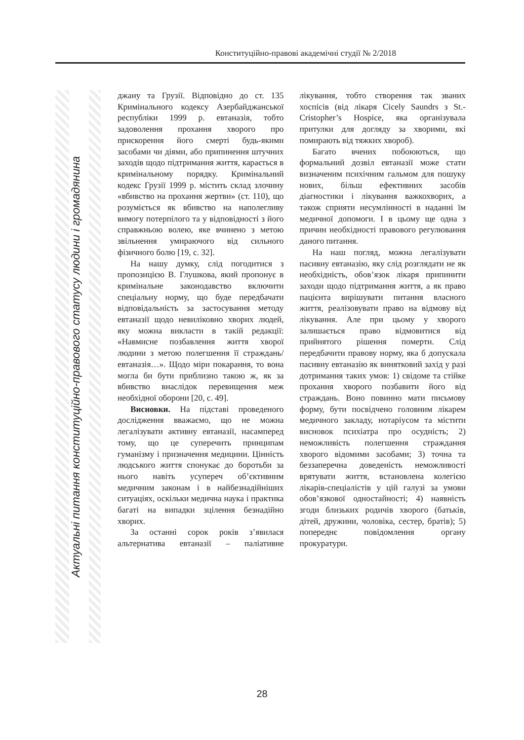Конституційно-правові академічні студії № 2/2018
Актуальні питання конституційно-правового статусу людини і громадянина
джану та Грузії. Відповідно до ст. 135 Кримінального кодексу Азербайджанської республіки 1999 р. евтаназія, тобто задоволення прохання хворого про прискорення його смерті будь-якими засобами чи діями, або припинення штучних заходів щодо підтримання життя, карається в кримінальному порядку. Кримінальний кодекс Грузії 1999 р. містить склад злочину «вбивство на прохання жертви» (ст. 110), що розуміється як вбивство на наполегливу вимогу потерпілого та у відповідності з його справжньою волею, яке вчинено з метою звільнення умираючого від сильного фізичного болю [19, с. 32].
На нашу думку, слід погодитися з пропозицією В. Глушкова, який пропонує в кримінальне законодавство включити спеціальну норму, що буде передбачати відповідальність за застосування методу евтаназії щодо невиліковно хворих людей, яку можна викласти в такій редакції: «Навмисне позбавлення життя хворої людини з метою полегшення її страждань/евтаназія…». Щодо міри покарання, то вона могла би бути приблизно такою ж, як за вбивство внаслідок перевищення меж необхідної оборони [20, с. 49].
Висновки. На підставі проведеного дослідження вважаємо, що не можна легалізувати активну евтаназії, насамперед тому, що це суперечить принципам гуманізму і призначення медицини. Цінність людського життя спонукає до боротьби за нього навіть усупереч об’єктивним медичним законам і в найбезнадійніших ситуаціях, оскільки медична наука і практика багаті на випадки зцілення безнадійно хворих.
За останні сорок років з’явилася альтернатива евтаназії – паліативне лікування, тобто створення так званих хоспісів (від лікаря Cicely Saundrs з St.-Cristopher’s Hospice, яка організувала притулки для догляду за хворими, які помирають від тяжких хвороб).
Багато вчених побоюються, що формальний дозвіл евтаназії може стати визначеним психічним гальмом для пошуку нових, більш ефективних засобів діагностики і лікування важкохворих, а також сприяти несумлінності в наданні їм медичної допомоги. І в цьому ще одна з причин необхідності правового регулювання даного питання.
На наш погляд, можна легалізувати пасивну евтаназію, яку слід розглядати не як необхідність, обов’язок лікаря припинити заходи щодо підтримання життя, а як право пацієнта вирішувати питання власного життя, реалізовувати право на відмову від лікування. Але при цьому у хворого залишається право відмовитися від прийнятого рішення померти. Слід передбачити правову норму, яка б допускала пасивну евтаназію як винятковий захід у разі дотримання таких умов: 1) свідоме та стійке прохання хворого позбавити його від страждань. Воно повинно мати письмову форму, бути посвідчено головним лікарем медичного закладу, нотаріусом та містити висновок психіатра про осудність; 2) неможливість полегшення страждання хворого відомими засобами; 3) точна та беззаперечна доведеність неможливості врятувати життя, встановлена колегією лікарів-спеціалістів у цій галузі за умови обов’язкової одностайності; 4) наявність згоди близьких родичів хворого (батьків, дітей, дружини, чоловіка, сестер, братів); 5) попереднє повідомлення органу прокуратури.
28